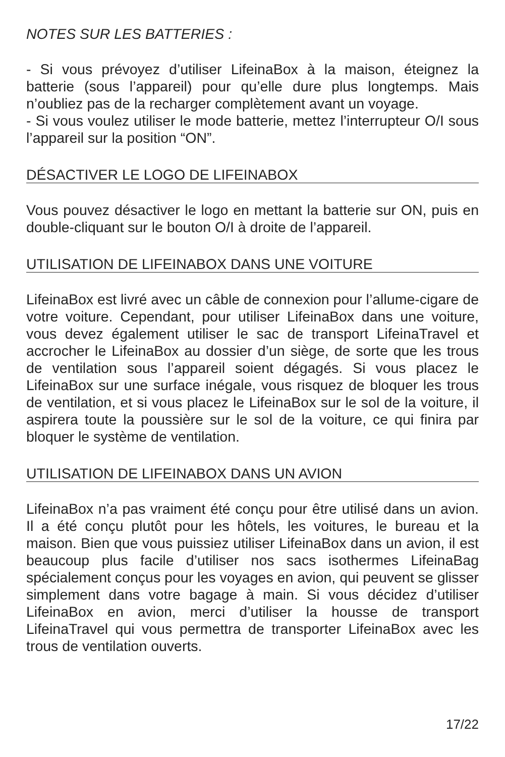NOTES SUR LES BATTERIES :
- Si vous prévoyez d’utiliser LifeinaBox à la maison, éteignez la batterie (sous l’appareil) pour qu’elle dure plus longtemps. Mais n’oubliez pas de la recharger complètement avant un voyage.
- Si vous voulez utiliser le mode batterie, mettez l’interrupteur O/I sous l’appareil sur la position “ON”.
DÉSACTIVER LE LOGO DE LIFEINABOX
Vous pouvez désactiver le logo en mettant la batterie sur ON, puis en double-cliquant sur le bouton O/I à droite de l’appareil.
UTILISATION DE LIFEINABOX DANS UNE VOITURE
LifeinaBox est livré avec un câble de connexion pour l’allume-cigare de votre voiture. Cependant, pour utiliser LifeinaBox dans une voiture, vous devez également utiliser le sac de transport LifeinaTravel et accrocher le LifeinaBox au dossier d’un siège, de sorte que les trous de ventilation sous l’appareil soient dégagés. Si vous placez le LifeinaBox sur une surface inégale, vous risquez de bloquer les trous de ventilation, et si vous placez le LifeinaBox sur le sol de la voiture, il aspirera toute la poussière sur le sol de la voiture, ce qui finira par bloquer le système de ventilation.
UTILISATION DE LIFEINABOX DANS UN AVION
LifeinaBox n’a pas vraiment été conçu pour être utilisé dans un avion. Il a été conçu plutôt pour les hôtels, les voitures, le bureau et la maison. Bien que vous puissiez utiliser LifeinaBox dans un avion, il est beaucoup plus facile d’utiliser nos sacs isothermes LifeinaBag spécialement conçus pour les voyages en avion, qui peuvent se glisser simplement dans votre bagage à main. Si vous décidez d’utiliser LifeinaBox en avion, merci d’utiliser la housse de transport LifeinaTravel qui vous permettra de transporter LifeinaBox avec les trous de ventilation ouverts.
17/22